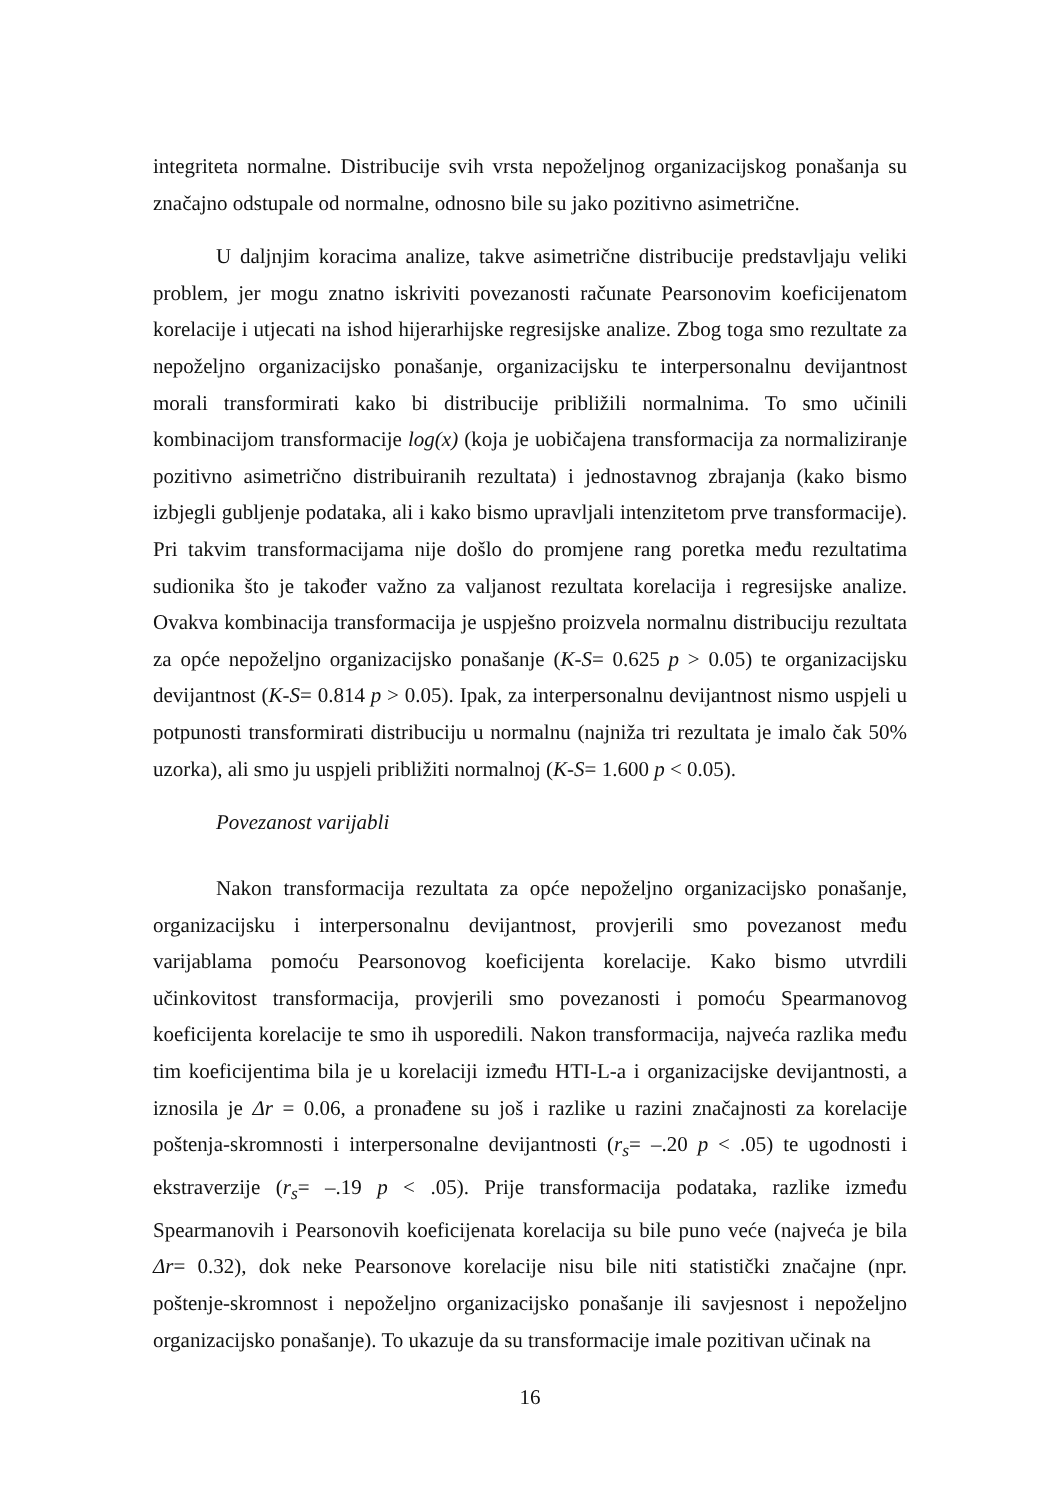integriteta normalne. Distribucije svih vrsta nepoželjnog organizacijskog ponašanja su značajno odstupale od normalne, odnosno bile su jako pozitivno asimetrične.
U daljnjim koracima analize, takve asimetrične distribucije predstavljaju veliki problem, jer mogu znatno iskriviti povezanosti računate Pearsonovim koeficijenatom korelacije i utjecati na ishod hijerarhijske regresijske analize. Zbog toga smo rezultate za nepoželjno organizacijsko ponašanje, organizacijsku te interpersonalnu devijantnost morali transformirati kako bi distribucije približili normalnima. To smo učinili kombinacijom transformacije log(x) (koja je uobičajena transformacija za normaliziranje pozitivno asimetrično distribuiranih rezultata) i jednostavnog zbrajanja (kako bismo izbjegli gubljenje podataka, ali i kako bismo upravljali intenzitetom prve transformacije). Pri takvim transformacijama nije došlo do promjene rang poretka među rezultatima sudionika što je također važno za valjanost rezultata korelacija i regresijske analize. Ovakva kombinacija transformacija je uspješno proizvela normalnu distribuciju rezultata za opće nepoželjno organizacijsko ponašanje (K-S= 0.625 p > 0.05) te organizacijsku devijantnost (K-S= 0.814 p > 0.05). Ipak, za interpersonalnu devijantnost nismo uspjeli u potpunosti transformirati distribuciju u normalnu (najniža tri rezultata je imalo čak 50% uzorka), ali smo ju uspjeli približiti normalnoj (K-S= 1.600 p < 0.05).
Povezanost varijabli
Nakon transformacija rezultata za opće nepoželjno organizacijsko ponašanje, organizacijsku i interpersonalnu devijantnost, provjerili smo povezanost među varijablama pomoću Pearsonovog koeficijenta korelacije. Kako bismo utvrdili učinkovitost transformacija, provjerili smo povezanosti i pomoću Spearmanovog koeficijenta korelacije te smo ih usporedili. Nakon transformacija, najveća razlika među tim koeficijentima bila je u korelaciji između HTI-L-a i organizacijske devijantnosti, a iznosila je Δr = 0.06, a pronađene su još i razlike u razini značajnosti za korelacije poštenja-skromnosti i interpersonalne devijantnosti (r<sub>s</sub>= –.20 p < .05) te ugodnosti i ekstraverzije (r<sub>s</sub>= –.19 p < .05). Prije transformacija podataka, razlike između Spearmanovih i Pearsonovih koeficijenata korelacija su bile puno veće (najveća je bila Δr= 0.32), dok neke Pearsonove korelacije nisu bile niti statistički značajne (npr. poštenje-skromnost i nepoželjno organizacijsko ponašanje ili savjesnost i nepoželjno organizacijsko ponašanje). To ukazuje da su transformacije imale pozitivan učinak na
16